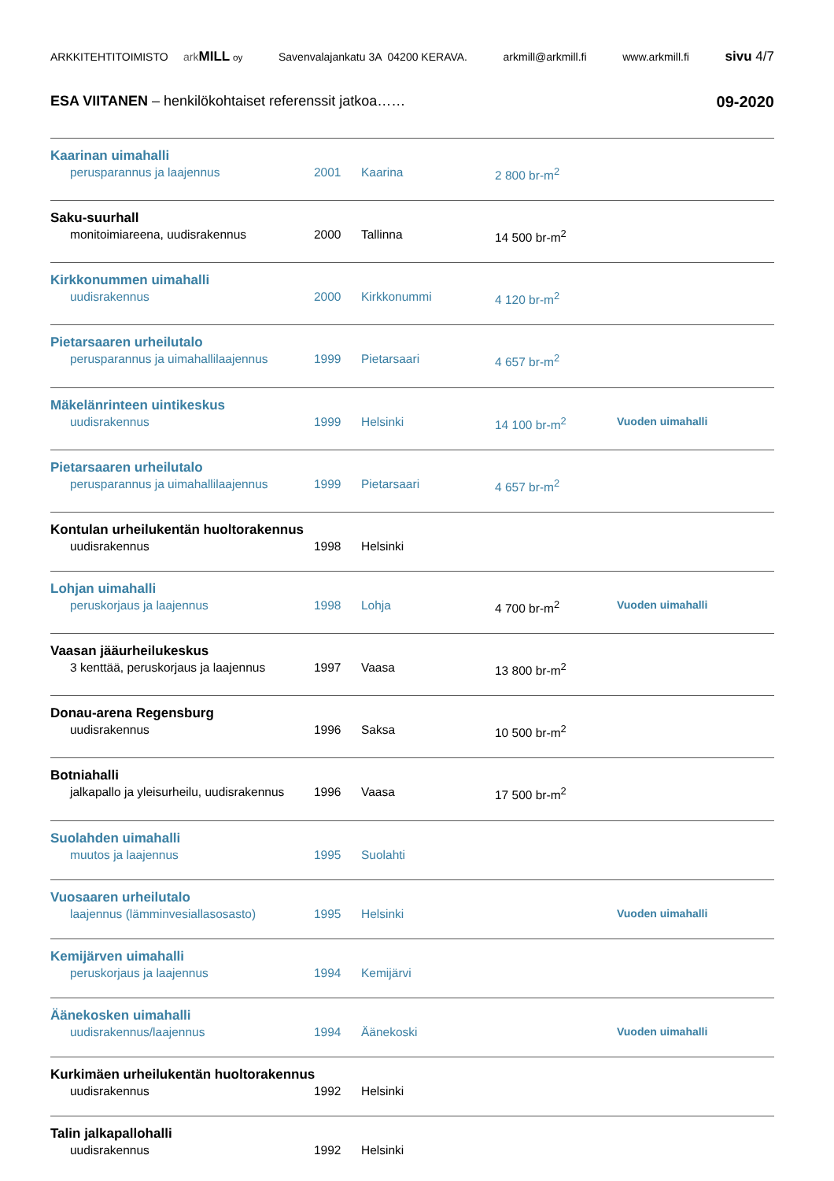ARKKITEHTITOIMISTO ark MILL oy Savenvalajankatu 3A 04200 KERAVA. arkmill@arkmill.fi www.arkmill.fi sivu 4/7
ESA VIITANEN – henkilökohtaiset referenssit jatkoa…… 09-2020
| Kaarinan uimahalli | | | | |
| perusparannus ja laajennus | 2001 | Kaarina | 2 800 br-m<sup>2</sup> | |
| Saku-suurhall | | | | |
| monitoimiareena, uudisrakennus | 2000 | Tallinna | 14 500 br-m<sup>2</sup> | |
| Kirkkonummen uimahalli | | | | |
| uudisrakennus | 2000 | Kirkkonummi | 4 120 br-m<sup>2</sup> | |
| Pietarsaaren urheilutalo | | | | |
| perusparannus ja uimahallilaajennus | 1999 | Pietarsaari | 4 657 br-m<sup>2</sup> | |
| Mäkelänrinteen uintikeskus | | | | |
| uudisrakennus | 1999 | Helsinki | 14 100 br-m<sup>2</sup> | Vuoden uimahalli |
| Pietarsaaren urheilutalo | | | | |
| perusparannus ja uimahallilaajennus | 1999 | Pietarsaari | 4 657 br-m<sup>2</sup> | |
| Kontulan urheilukentän huoltorakennus | | | | |
| uudisrakennus | 1998 | Helsinki | | |
| Lohjan uimahalli | | | | |
| peruskorjaus ja laajennus | 1998 | Lohja | 4 700 br-m<sup>2</sup> | Vuoden uimahalli |
| Vaasan jääurheilukeskus | | | | |
| 3 kenttää, peruskorjaus ja laajennus | 1997 | Vaasa | 13 800 br-m<sup>2</sup> | |
| Donau-arena Regensburg | | | | |
| uudisrakennus | 1996 | Saksa | 10 500 br-m<sup>2</sup> | |
| Botniahalli | | | | |
| jalkapallo ja yleisurheilu, uudisrakennus | 1996 | Vaasa | 17 500 br-m<sup>2</sup> | |
| Suolahden uimahalli | | | | |
| muutos ja laajennus | 1995 | Suolahti | | |
| Vuosaaren urheilutalo | | | | |
| laajennus (lämminvesiallasosasto) | 1995 | Helsinki | | Vuoden uimahalli |
| Kemijärven uimahalli | | | | |
| peruskorjaus ja laajennus | 1994 | Kemijärvi | | |
| Äänekosken uimahalli | | | | |
| uudisrakennus/laajennus | 1994 | Äänekoski | | Vuoden uimahalli |
| Kurkimäen urheilukentän huoltorakennus | | | | |
| uudisrakennus | 1992 | Helsinki | | |
| Talin jalkapallohalli | | | | |
| uudisrakennus | 1992 | Helsinki | | |